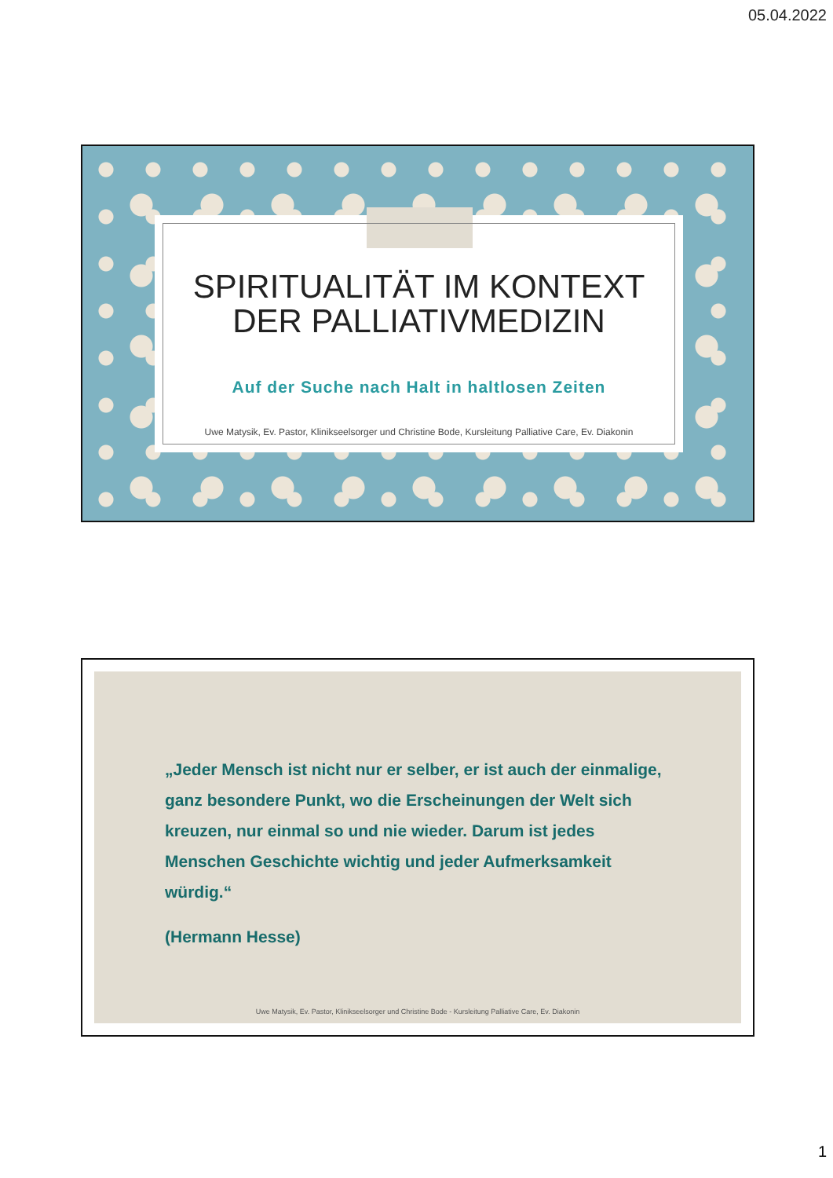05.04.2022
SPIRITUALITÄT IM KONTEXT DER PALLIATIVMEDIZIN
Auf der Suche nach Halt in haltlosen Zeiten
Uwe Matysik, Ev. Pastor, Klinikseelsorger und Christine Bode, Kursleitung Palliative Care, Ev. Diakonin
„Jeder Mensch ist nicht nur er selber, er ist auch der einmalige, ganz besondere Punkt, wo die Erscheinungen der Welt sich kreuzen, nur einmal so und nie wieder. Darum ist jedes Menschen Geschichte wichtig und jeder Aufmerksamkeit würdig.“
(Hermann Hesse)
Uwe Matysik, Ev. Pastor, Klinikseelsorger und Christine Bode - Kursleitung Palliative Care, Ev. Diakonin
1